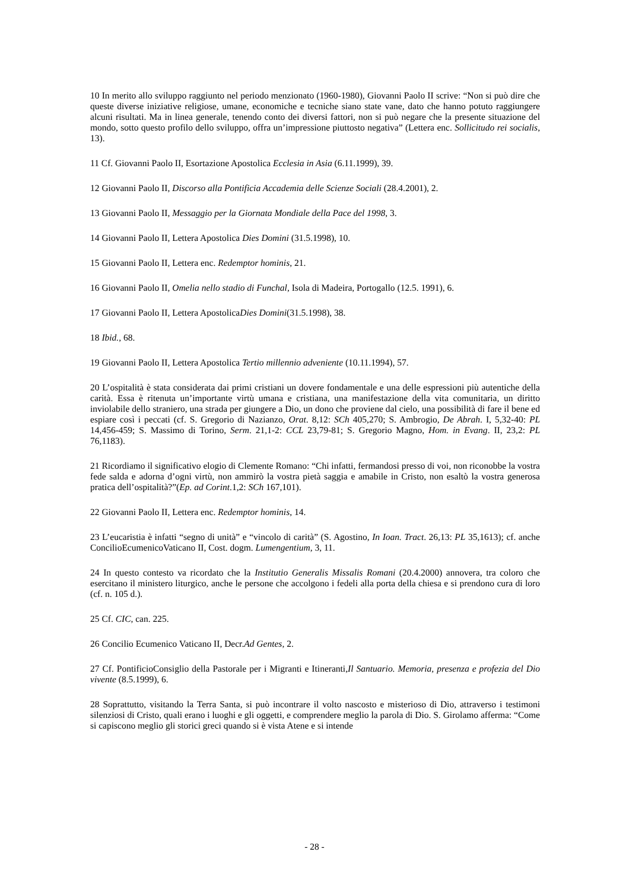10 In merito allo sviluppo raggiunto nel periodo menzionato (1960-1980), Giovanni Paolo II scrive: “Non si può dire che queste diverse iniziative religiose, umane, economiche e tecniche siano state vane, dato che hanno potuto raggiungere alcuni risultati. Ma in linea generale, tenendo conto dei diversi fattori, non si può negare che la presente situazione del mondo, sotto questo profilo dello sviluppo, offra un’impressione piuttosto negativa” (Lettera enc. Sollicitudo rei socialis, 13).
11 Cf. Giovanni Paolo II, Esortazione Apostolica Ecclesia in Asia (6.11.1999), 39.
12 Giovanni Paolo II, Discorso alla Pontificia Accademia delle Scienze Sociali (28.4.2001), 2.
13 Giovanni Paolo II, Messaggio per la Giornata Mondiale della Pace del 1998, 3.
14 Giovanni Paolo II, Lettera Apostolica Dies Domini (31.5.1998), 10.
15 Giovanni Paolo II, Lettera enc. Redemptor hominis, 21.
16 Giovanni Paolo II, Omelia nello stadio di Funchal, Isola di Madeira, Portogallo (12.5. 1991), 6.
17 Giovanni Paolo II, Lettera ApostolicaDies Domini(31.5.1998), 38.
18 Ibid., 68.
19 Giovanni Paolo II, Lettera Apostolica Tertio millennio adveniente (10.11.1994), 57.
20 L’ospitalità è stata considerata dai primi cristiani un dovere fondamentale e una delle espressioni più autentiche della carità. Essa è ritenuta un’importante virtù umana e cristiana, una manifestazione della vita comunitaria, un diritto inviolabile dello straniero, una strada per giungere a Dio, un dono che proviene dal cielo, una possibilità di fare il bene ed espiare così i peccati (cf. S. Gregorio di Nazianzo, Orat. 8,12: SCh 405,270; S. Ambrogio, De Abrah. I, 5,32-40: PL 14,456-459; S. Massimo di Torino, Serm. 21,1-2: CCL 23,79-81; S. Gregorio Magno, Hom. in Evang. II, 23,2: PL 76,1183).
21 Ricordiamo il significativo elogio di Clemente Romano: “Chi infatti, fermandosi presso di voi, non riconobbe la vostra fede salda e adorna d’ogni virtù, non ammirò la vostra pietà saggia e amabile in Cristo, non esaltò la vostra generosa pratica dell’ospitalità?”(Ep. ad Corint.1,2: SCh 167,101).
22 Giovanni Paolo II, Lettera enc. Redemptor hominis, 14.
23 L’eucaristia è infatti “segno di unità” e “vincolo di carità” (S. Agostino, In Ioan. Tract. 26,13: PL 35,1613); cf. anche ConcilioEcumenicoVaticano II, Cost. dogm. Lumengentium, 3, 11.
24 In questo contesto va ricordato che la Institutio Generalis Missalis Romani (20.4.2000) annovera, tra coloro che esercitano il ministero liturgico, anche le persone che accolgono i fedeli alla porta della chiesa e si prendono cura di loro (cf. n. 105 d.).
25 Cf. CIC, can. 225.
26 Concilio Ecumenico Vaticano II, Decr.Ad Gentes, 2.
27 Cf. PontificioConsiglio della Pastorale per i Migranti e Itineranti,Il Santuario. Memoria, presenza e profezia del Dio vivente (8.5.1999), 6.
28 Soprattutto, visitando la Terra Santa, si può incontrare il volto nascosto e misterioso di Dio, attraverso i testimoni silenziosi di Cristo, quali erano i luoghi e gli oggetti, e comprendere meglio la parola di Dio. S. Girolamo afferma: “Come si capiscono meglio gli storici greci quando si è vista Atene e si intende
- 28 -